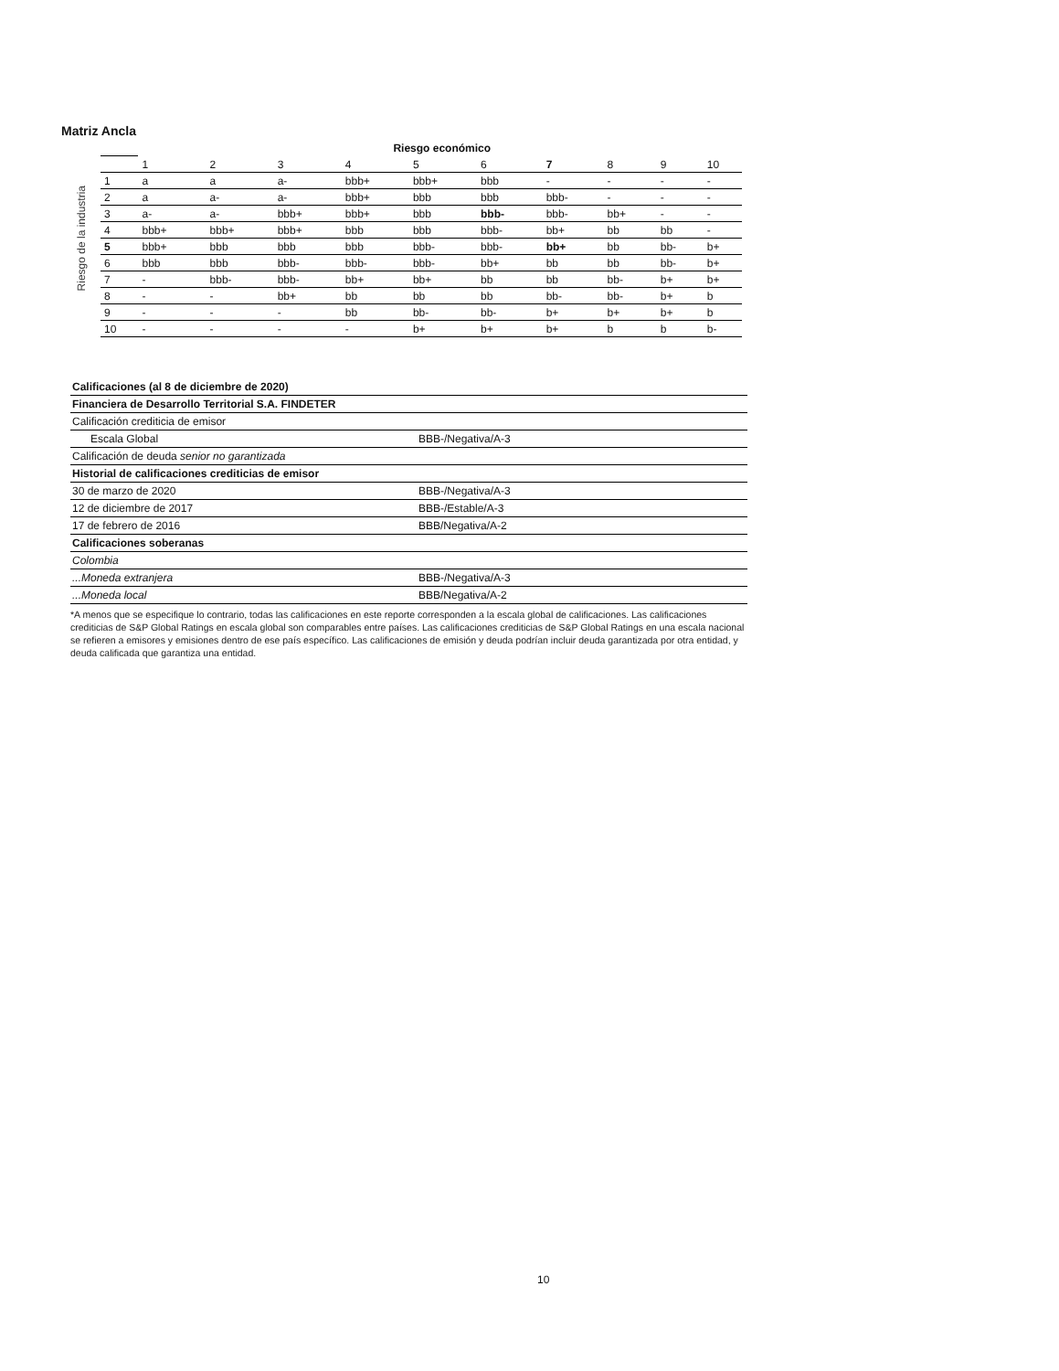Matriz Ancla
Riesgo de la industria
| | Riesgo económico | | | | | | | | | |
| --- | --- | --- | --- | --- | --- | --- | --- | --- | --- | --- |
| | 1 | 2 | 3 | 4 | 5 | 6 | 7 | 8 | 9 | 10 |
| 1 | a | a | a- | bbb+ | bbb+ | bbb | - | - | - | - |
| 2 | a | a- | a- | bbb+ | bbb | bbb | bbb- | - | - | - |
| 3 | a- | a- | bbb+ | bbb+ | bbb | bbb- | bbb- | bb+ | - | - |
| 4 | bbb+ | bbb+ | bbb+ | bbb | bbb | bbb- | bb+ | bb | bb | - |
| 5 | bbb+ | bbb | bbb | bbb | bbb- | bbb- | bb+ | bb | bb- | b+ |
| 6 | bbb | bbb | bbb- | bbb- | bbb- | bb+ | bb | bb | bb- | b+ |
| 7 | - | bbb- | bbb- | bb+ | bb+ | bb | bb | bb- | b+ | b+ |
| 8 | - | - | bb+ | bb | bb | bb | bb- | bb- | b+ | b |
| 9 | - | - | - | bb | bb- | bb- | b+ | b+ | b+ | b |
| 10 | - | - | - | - | b+ | b+ | b+ | b | b | b- |
| Calificaciones (al 8 de diciembre de 2020) | |
| Financiera de Desarrollo Territorial S.A. FINDETER | |
| Calificación crediticia de emisor | |
| Escala Global | BBB-/Negativa/A-3 |
| Calificación de deuda senior no garantizada | |
| Historial de calificaciones crediticias de emisor | |
| 30 de marzo de 2020 | BBB-/Negativa/A-3 |
| 12 de diciembre de 2017 | BBB-/Estable/A-3 |
| 17 de febrero de 2016 | BBB/Negativa/A-2 |
| Calificaciones soberanas | |
| Colombia | |
| ...Moneda extranjera | BBB-/Negativa/A-3 |
| ...Moneda local | BBB/Negativa/A-2 |
*A menos que se especifique lo contrario, todas las calificaciones en este reporte corresponden a la escala global de calificaciones. Las calificaciones crediticias de S&P Global Ratings en escala global son comparables entre países. Las calificaciones crediticias de S&P Global Ratings en una escala nacional se refieren a emisores y emisiones dentro de ese país específico. Las calificaciones de emisión y deuda podrían incluir deuda garantizada por otra entidad, y deuda calificada que garantiza una entidad.
10